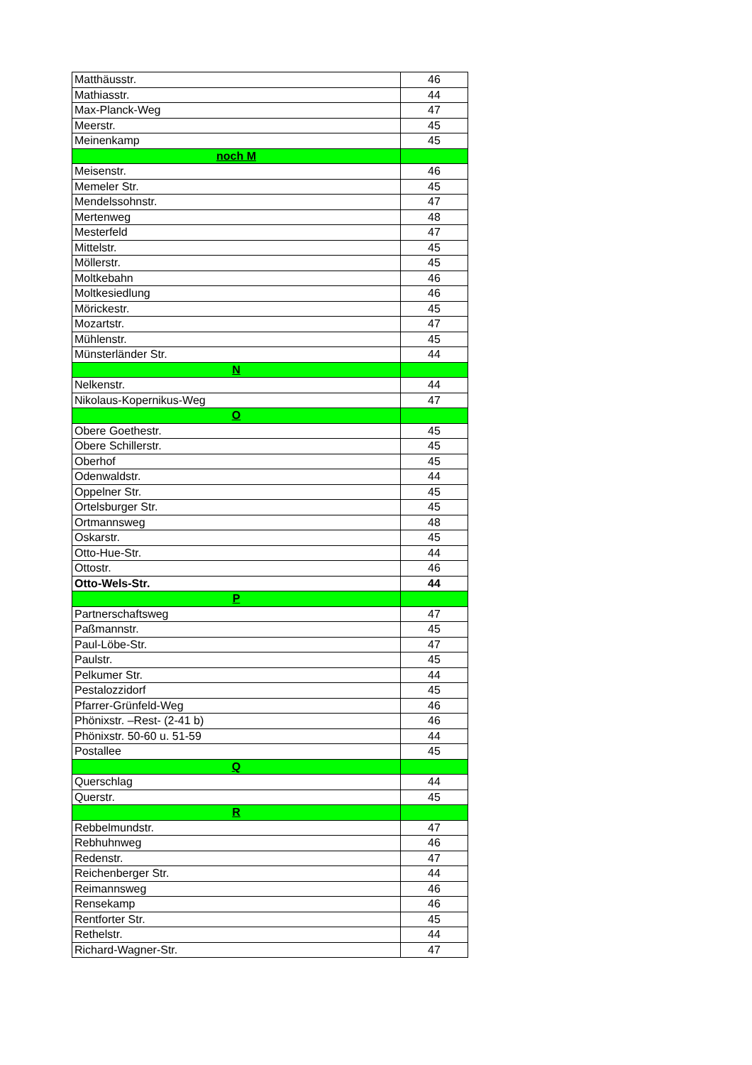| Matthäusstr. | 46 |
| Mathiasstr. | 44 |
| Max-Planck-Weg | 47 |
| Meerstr. | 45 |
| Meinenkamp | 45 |
| noch M | |
| Meisenstr. | 46 |
| Memeler Str. | 45 |
| Mendelssohnstr. | 47 |
| Mertenweg | 48 |
| Mesterfeld | 47 |
| Mittelstr. | 45 |
| Möllerstr. | 45 |
| Moltkebahn | 46 |
| Moltkesiedlung | 46 |
| Mörickestr. | 45 |
| Mozartstr. | 47 |
| Mühlenstr. | 45 |
| Münsterländer Str. | 44 |
| N | |
| Nelkenstr. | 44 |
| Nikolaus-Kopernikus-Weg | 47 |
| O | |
| Obere Goethestr. | 45 |
| Obere Schillerstr. | 45 |
| Oberhof | 45 |
| Odenwaldstr. | 44 |
| Oppelner Str. | 45 |
| Ortelsburger Str. | 45 |
| Ortmannsweg | 48 |
| Oskarstr. | 45 |
| Otto-Hue-Str. | 44 |
| Ottostr. | 46 |
| Otto-Wels-Str. | 44 |
| P | |
| Partnerschaftsweg | 47 |
| Paßmannstr. | 45 |
| Paul-Löbe-Str. | 47 |
| Paulstr. | 45 |
| Pelkumer Str. | 44 |
| Pestalozzidorf | 45 |
| Pfarrer-Grünfeld-Weg | 46 |
| Phönixstr. –Rest- (2-41 b) | 46 |
| Phönixstr. 50-60 u. 51-59 | 44 |
| Postallee | 45 |
| Q | |
| Querschlag | 44 |
| Querstr. | 45 |
| R | |
| Rebbelmundstr. | 47 |
| Rebhuhnweg | 46 |
| Redenstr. | 47 |
| Reichenberger Str. | 44 |
| Reimannsweg | 46 |
| Rensekamp | 46 |
| Rentforter Str. | 45 |
| Rethelstr. | 44 |
| Richard-Wagner-Str. | 47 |